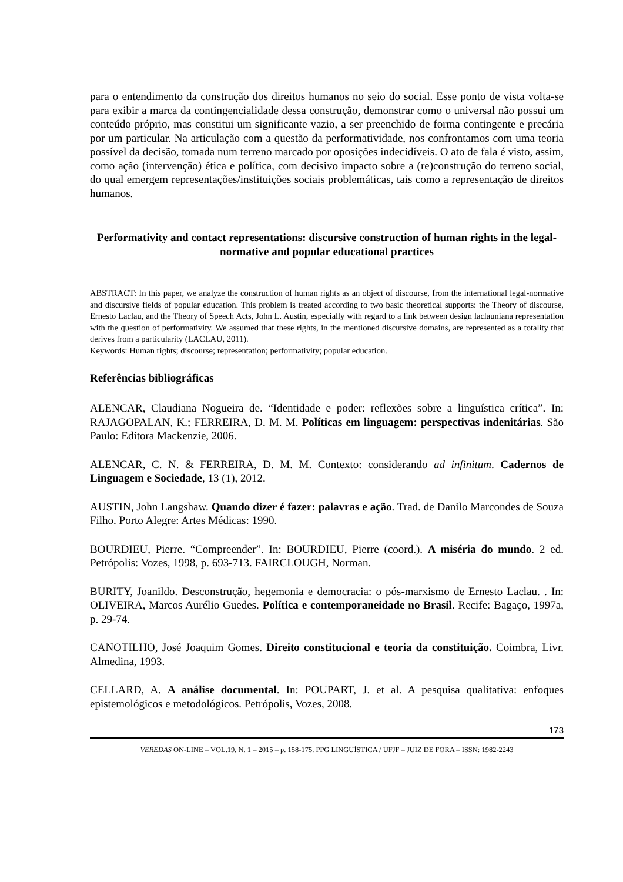para o entendimento da construção dos direitos humanos no seio do social. Esse ponto de vista volta-se para exibir a marca da contingencialidade dessa construção, demonstrar como o universal não possui um conteúdo próprio, mas constitui um significante vazio, a ser preenchido de forma contingente e precária por um particular. Na articulação com a questão da performatividade, nos confrontamos com uma teoria possível da decisão, tomada num terreno marcado por oposições indecidíveis. O ato de fala é visto, assim, como ação (intervenção) ética e política, com decisivo impacto sobre a (re)construção do terreno social, do qual emergem representações/instituições sociais problemáticas, tais como a representação de direitos humanos.
Performativity and contact representations: discursive construction of human rights in the legal-normative and popular educational practices
ABSTRACT: In this paper, we analyze the construction of human rights as an object of discourse, from the international legal-normative and discursive fields of popular education. This problem is treated according to two basic theoretical supports: the Theory of discourse, Ernesto Laclau, and the Theory of Speech Acts, John L. Austin, especially with regard to a link between design laclauniana representation with the question of performativity. We assumed that these rights, in the mentioned discursive domains, are represented as a totality that derives from a particularity (LACLAU, 2011).
Keywords: Human rights; discourse; representation; performativity; popular education.
Referências bibliográficas
ALENCAR, Claudiana Nogueira de. “Identidade e poder: reflexões sobre a linguística crítica”. In: RAJAGOPALAN, K.; FERREIRA, D. M. M. Políticas em linguagem: perspectivas indenitárias. São Paulo: Editora Mackenzie, 2006.
ALENCAR, C. N. & FERREIRA, D. M. M. Contexto: considerando ad infinitum. Cadernos de Linguagem e Sociedade, 13 (1), 2012.
AUSTIN, John Langshaw. Quando dizer é fazer: palavras e ação. Trad. de Danilo Marcondes de Souza Filho. Porto Alegre: Artes Médicas: 1990.
BOURDIEU, Pierre. “Compreender”. In: BOURDIEU, Pierre (coord.). A miséria do mundo. 2 ed. Petrópolis: Vozes, 1998, p. 693-713. FAIRCLOUGH, Norman.
BURITY, Joanildo. Desconstrução, hegemonia e democracia: o pós-marxismo de Ernesto Laclau. . In: OLIVEIRA, Marcos Aurélio Guedes. Política e contemporaneidade no Brasil. Recife: Bagaço, 1997a, p. 29-74.
CANOTILHO, José Joaquim Gomes. Direito constitucional e teoria da constituição. Coimbra, Livr. Almedina, 1993.
CELLARD, A. A análise documental. In: POUPART, J. et al. A pesquisa qualitativa: enfoques epistemológicos e metodológicos. Petrópolis, Vozes, 2008.
173
VEREDAS ON-LINE – VOL.19, N. 1 – 2015 – p. 158-175. PPG LINGUÍSTICA / UFJF – JUIZ DE FORA – ISSN: 1982-2243